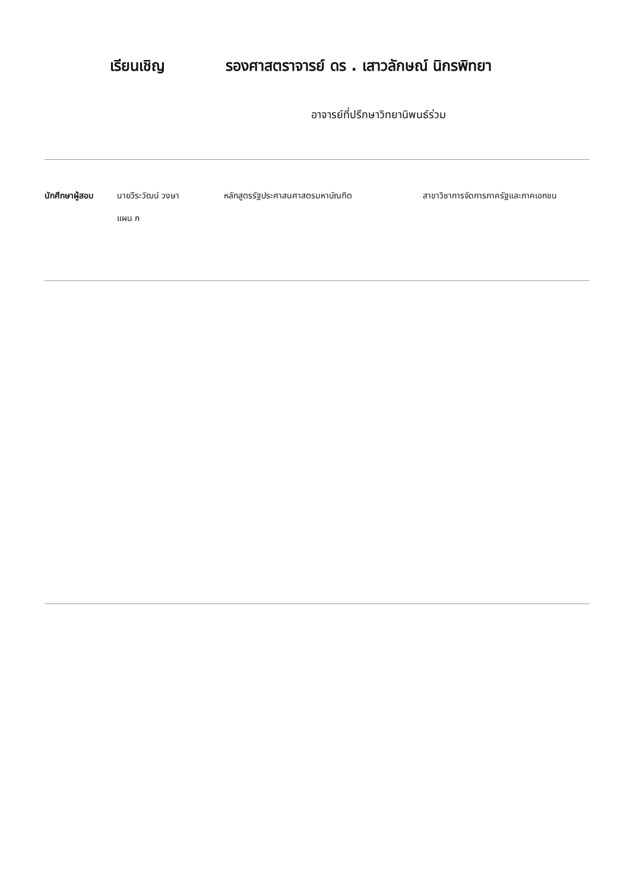เรียนเชิญ รองศาสตราจารย์ ดร . เสาวลักษณ์ นิกรพิทยา
อาจารย์ที่ปรึกษาวิทยานิพนธ์ร่วม
นักศึกษาผู้สอบ นายวีระวัฒน์ วงษา
แผน ก
หลักสูตรรัฐประศาสนศาสตรมหาบัณฑิต สาขาวิชาการจัดการภาครัฐและภาคเอกชน